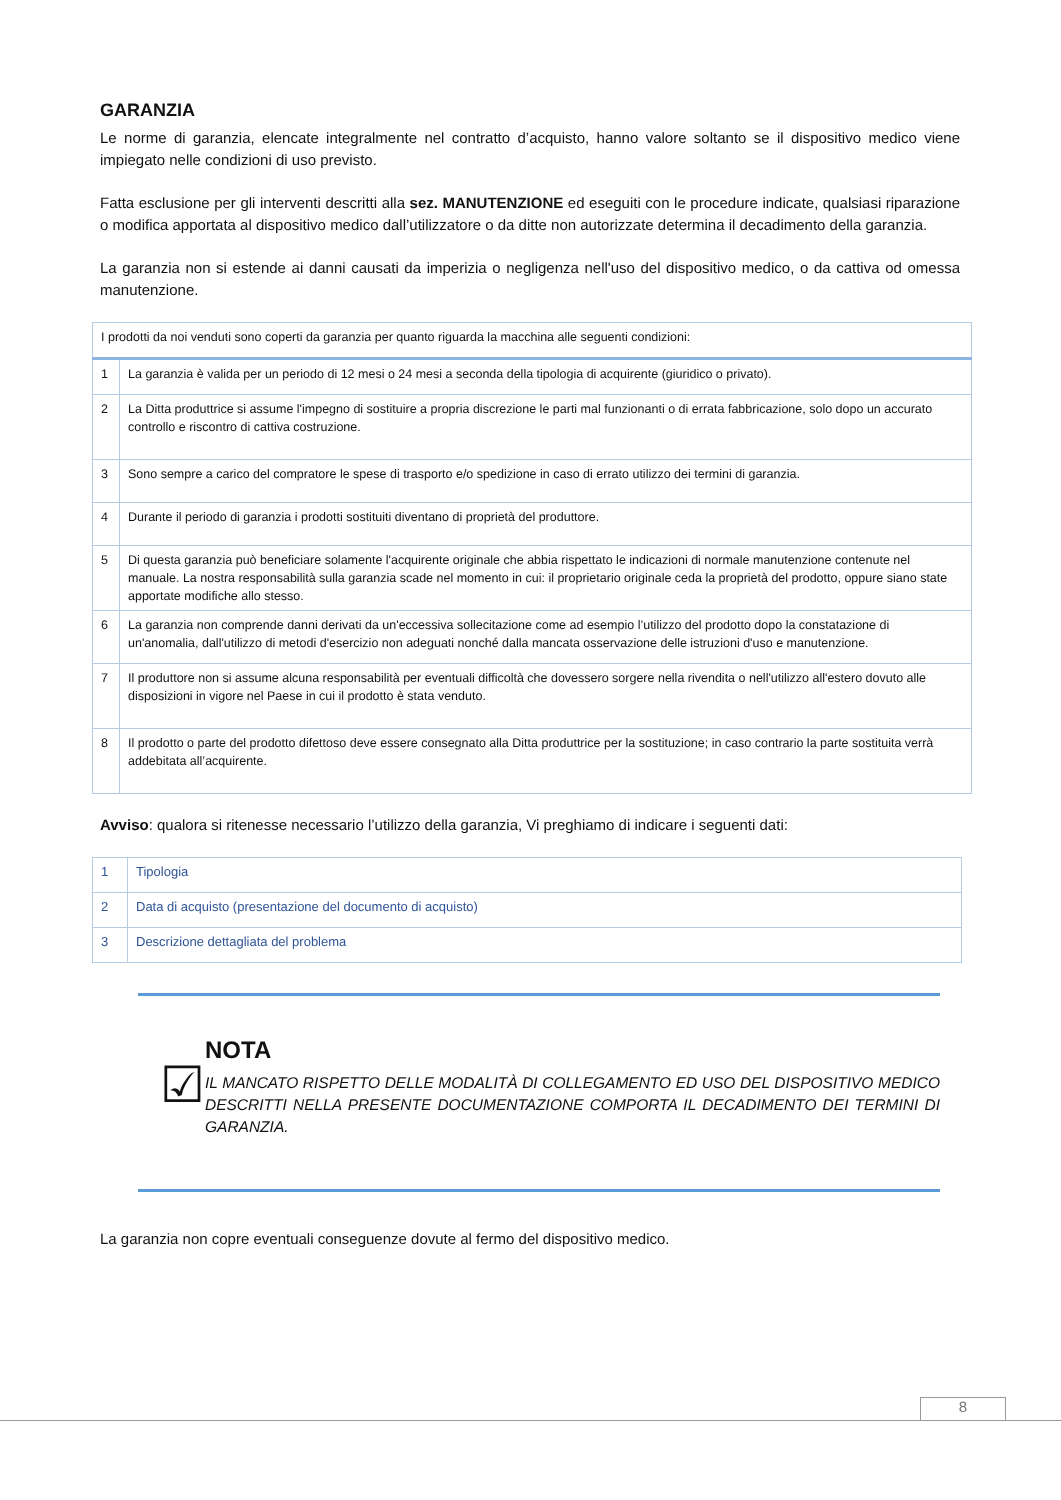GARANZIA
Le norme di garanzia, elencate integralmente nel contratto d’acquisto, hanno valore soltanto se il dispositivo medico viene impiegato nelle condizioni di uso previsto.
Fatta esclusione per gli interventi descritti alla sez. MANUTENZIONE ed eseguiti con le procedure indicate, qualsiasi riparazione o modifica apportata al dispositivo medico dall’utilizzatore o da ditte non autorizzate determina il decadimento della garanzia.
La garanzia non si estende ai danni causati da imperizia o negligenza nell'uso del dispositivo medico, o da cattiva od omessa manutenzione.
| I prodotti da noi venduti sono coperti da garanzia per quanto riguarda la macchina alle seguenti condizioni: | |
| 1 | La garanzia è valida per un periodo di 12 mesi o 24 mesi a seconda della tipologia di acquirente (giuridico o privato). |
| 2 | La Ditta produttrice si assume l'impegno di sostituire a propria discrezione le parti mal funzionanti o di errata fabbricazione, solo dopo un accurato controllo e riscontro di cattiva costruzione. |
| 3 | Sono sempre a carico del compratore le spese di trasporto e/o spedizione in caso di errato utilizzo dei termini di garanzia. |
| 4 | Durante il periodo di garanzia i prodotti sostituiti diventano di proprietà del produttore. |
| 5 | Di questa garanzia può beneficiare solamente l'acquirente originale che abbia rispettato le indicazioni di normale manutenzione contenute nel manuale. La nostra responsabilità sulla garanzia scade nel momento in cui: il proprietario originale ceda la proprietà del prodotto, oppure siano state apportate modifiche allo stesso. |
| 6 | La garanzia non comprende danni derivati da un'eccessiva sollecitazione come ad esempio l’utilizzo del prodotto dopo la constatazione di un'anomalia, dall'utilizzo di metodi d'esercizio non adeguati nonché dalla mancata osservazione delle istruzioni d'uso e manutenzione. |
| 7 | Il produttore non si assume alcuna responsabilità per eventuali difficoltà che dovessero sorgere nella rivendita o nell'utilizzo all'estero dovuto alle disposizioni in vigore nel Paese in cui il prodotto è stata venduto. |
| 8 | Il prodotto o parte del prodotto difettoso deve essere consegnato alla Ditta produttrice per la sostituzione; in caso contrario la parte sostituita verrà addebitata all’acquirente. |
Avviso: qualora si ritenesse necessario l’utilizzo della garanzia, Vi preghiamo di indicare i seguenti dati:
| 1 | Tipologia |
| 2 | Data di acquisto (presentazione del documento di acquisto) |
| 3 | Descrizione dettagliata del problema |
☑
NOTA
IL MANCATO RISPETTO DELLE MODALITÀ DI COLLEGAMENTO ED USO DEL DISPOSITIVO MEDICO DESCRITTI NELLA PRESENTE DOCUMENTAZIONE COMPORTA IL DECADIMENTO DEI TERMINI DI GARANZIA.
La garanzia non copre eventuali conseguenze dovute al fermo del dispositivo medico.
8